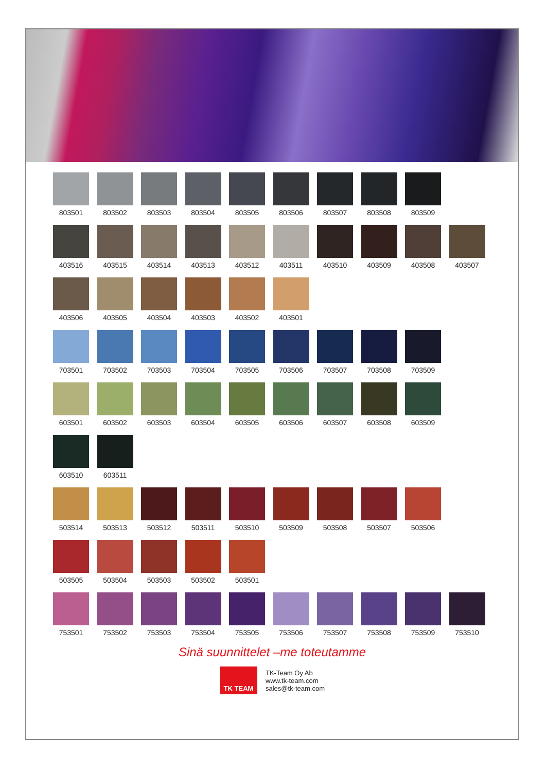803501 803502 803503 803504 803505 803506 803507 803508 803509
403516 403515 403514 403513 403512 403511 403510 403509 403508 403507
403506 403505 403504 403503 403502 403501
703501 703502 703503 703504 703505 703506 703507 703508 703509
603501 603502 603503 603504 603505 603506 603507 603508 603509
603510 603511
503514 503513 503512 503511 503510 503509 503508 503507 503506
503505 503504 503503 503502 503501
753501 753502 753503 753504 753505 753506 753507 753508 753509 753510
Sinä suunnittelet –me toteutamme
TK TEAM
TK-Team Oy Ab
www.tk-team.com
sales@tk-team.com